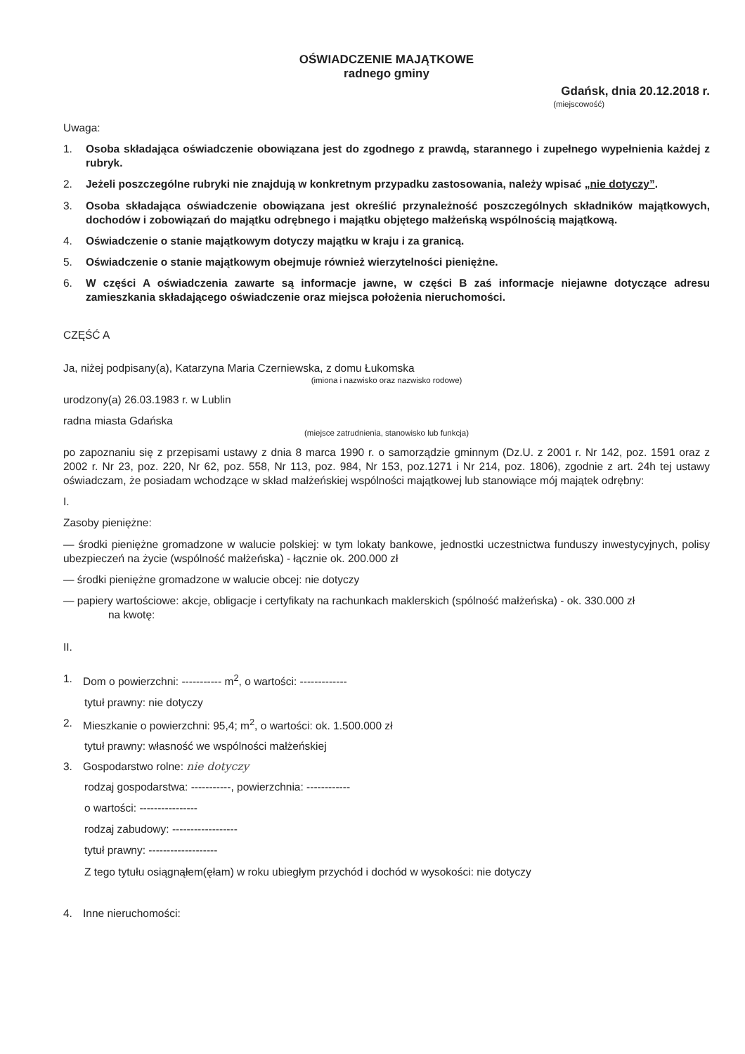OŚWIADCZENIE MAJĄTKOWE
radnego gminy
Gdańsk, dnia 20.12.2018 r.
(miejscowość)
Uwaga:
1. Osoba składająca oświadczenie obowiązana jest do zgodnego z prawdą, starannego i zupełnego wypełnienia każdej z rubryk.
2. Jeżeli poszczególne rubryki nie znajdują w konkretnym przypadku zastosowania, należy wpisać „nie dotyczy”.
3. Osoba składająca oświadczenie obowiązana jest określić przynależność poszczególnych składników majątkowych, dochodów i zobowiązań do majątku odrębnego i majątku objętego małżeńską wspólnością majątkową.
4. Oświadczenie o stanie majątkowym dotyczy majątku w kraju i za granicą.
5. Oświadczenie o stanie majątkowym obejmuje również wierzytelności pieniężne.
6. W części A oświadczenia zawarte są informacje jawne, w części B zaś informacje niejawne dotyczące adresu zamieszkania składającego oświadczenie oraz miejsca położenia nieruchomości.
CZĘŚĆ A
Ja, niżej podpisany(a), Katarzyna Maria Czerniewska, z domu Łukomska
(imiona i nazwisko oraz nazwisko rodowe)
urodzony(a) 26.03.1983 r. w Lublin
radna miasta Gdańska
(miejsce zatrudnienia, stanowisko lub funkcja)
po zapoznaniu się z przepisami ustawy z dnia 8 marca 1990 r. o samorządzie gminnym (Dz.U. z 2001 r. Nr 142, poz. 1591 oraz z 2002 r. Nr 23, poz. 220, Nr 62, poz. 558, Nr 113, poz. 984, Nr 153, poz.1271 i Nr 214, poz. 1806), zgodnie z art. 24h tej ustawy oświadczam, że posiadam wchodzące w skład małżeńskiej wspólności majątkowej lub stanowiące mój majątek odrębny:
I.
Zasoby pieniężne:
— środki pieniężne gromadzone w walucie polskiej: w tym lokaty bankowe, jednostki uczestnictwa funduszy inwestycyjnych, polisy ubezpieczeń na życie (wspólność małżeńska) - łącznie ok. 200.000 zł
— środki pieniężne gromadzone w walucie obcej: nie dotyczy
— papiery wartościowe: akcje, obligacje i certyfikaty na rachunkach maklerskich (spólność małżeńska) - ok. 330.000 zł
na kwotę:
II.
1. Dom o powierzchni: ----------- m<sup>2</sup>, o wartości: -------------
tytuł prawny: nie dotyczy
2. Mieszkanie o powierzchni: 95,4; m<sup>2</sup>, o wartości: ok. 1.500.000 zł
tytuł prawny: własność we wspólności małżeńskiej
3. Gospodarstwo rolne: nie dotyczy
rodzaj gospodarstwa: -----------, powierzchnia: ------------
o wartości: ----------------
rodzaj zabudowy: ------------------
tytuł prawny: -------------------
Z tego tytułu osiągnąłem(ęłam) w roku ubiegłym przychód i dochód w wysokości: nie dotyczy
4. Inne nieruchomości: